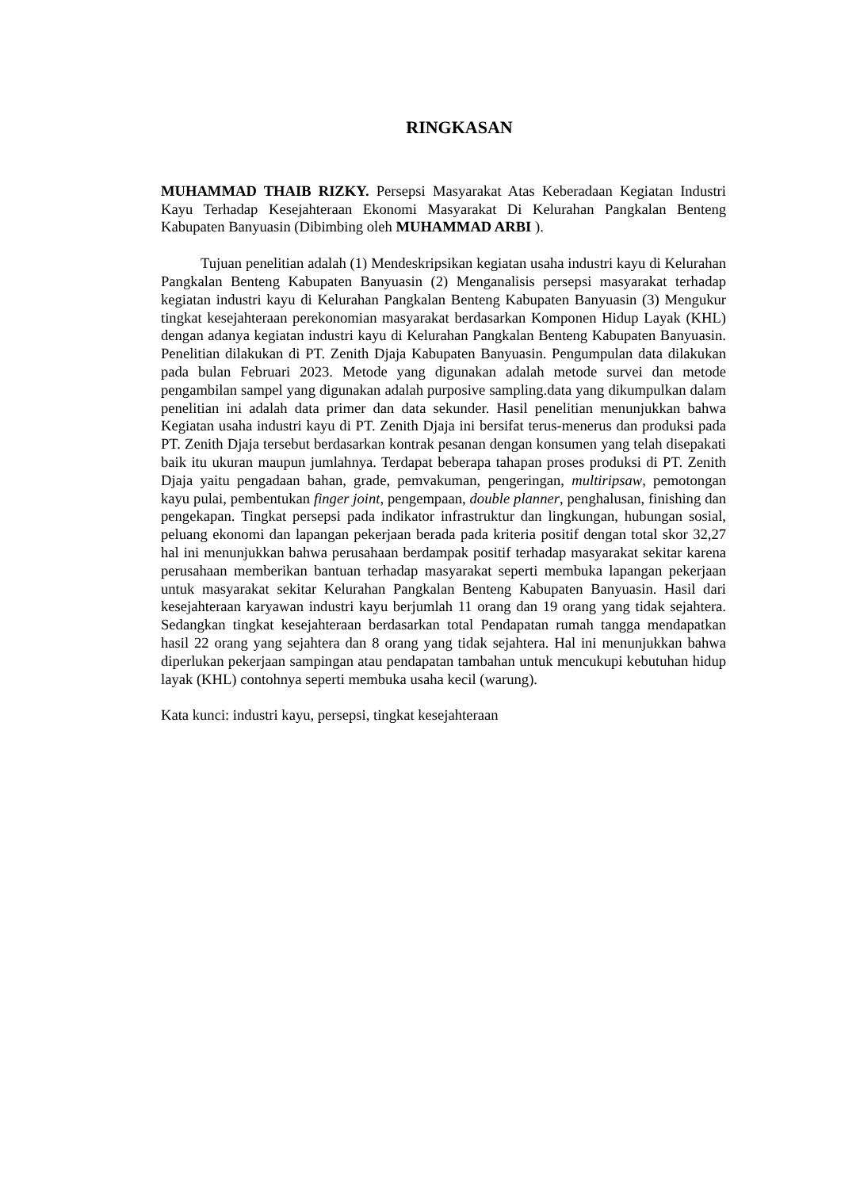RINGKASAN
MUHAMMAD THAIB RIZKY. Persepsi Masyarakat Atas Keberadaan Kegiatan Industri Kayu Terhadap Kesejahteraan Ekonomi Masyarakat Di Kelurahan Pangkalan Benteng Kabupaten Banyuasin (Dibimbing oleh MUHAMMAD ARBI ).
Tujuan penelitian adalah (1) Mendeskripsikan kegiatan usaha industri kayu di Kelurahan Pangkalan Benteng Kabupaten Banyuasin (2) Menganalisis persepsi masyarakat terhadap kegiatan industri kayu di Kelurahan Pangkalan Benteng Kabupaten Banyuasin (3) Mengukur tingkat kesejahteraan perekonomian masyarakat berdasarkan Komponen Hidup Layak (KHL) dengan adanya kegiatan industri kayu di Kelurahan Pangkalan Benteng Kabupaten Banyuasin. Penelitian dilakukan di PT. Zenith Djaja Kabupaten Banyuasin. Pengumpulan data dilakukan pada bulan Februari 2023. Metode yang digunakan adalah metode survei dan metode pengambilan sampel yang digunakan adalah purposive sampling.data yang dikumpulkan dalam penelitian ini adalah data primer dan data sekunder. Hasil penelitian menunjukkan bahwa Kegiatan usaha industri kayu di PT. Zenith Djaja ini bersifat terus-menerus dan produksi pada PT. Zenith Djaja tersebut berdasarkan kontrak pesanan dengan konsumen yang telah disepakati baik itu ukuran maupun jumlahnya. Terdapat beberapa tahapan proses produksi di PT. Zenith Djaja yaitu pengadaan bahan, grade, pemvakuman, pengeringan, multiripsaw, pemotongan kayu pulai, pembentukan finger joint, pengempaan, double planner, penghalusan, finishing dan pengekapan. Tingkat persepsi pada indikator infrastruktur dan lingkungan, hubungan sosial, peluang ekonomi dan lapangan pekerjaan berada pada kriteria positif dengan total skor 32,27 hal ini menunjukkan bahwa perusahaan berdampak positif terhadap masyarakat sekitar karena perusahaan memberikan bantuan terhadap masyarakat seperti membuka lapangan pekerjaan untuk masyarakat sekitar Kelurahan Pangkalan Benteng Kabupaten Banyuasin. Hasil dari kesejahteraan karyawan industri kayu berjumlah 11 orang dan 19 orang yang tidak sejahtera. Sedangkan tingkat kesejahteraan berdasarkan total Pendapatan rumah tangga mendapatkan hasil 22 orang yang sejahtera dan 8 orang yang tidak sejahtera. Hal ini menunjukkan bahwa diperlukan pekerjaan sampingan atau pendapatan tambahan untuk mencukupi kebutuhan hidup layak (KHL) contohnya seperti membuka usaha kecil (warung).
Kata kunci: industri kayu, persepsi, tingkat kesejahteraan